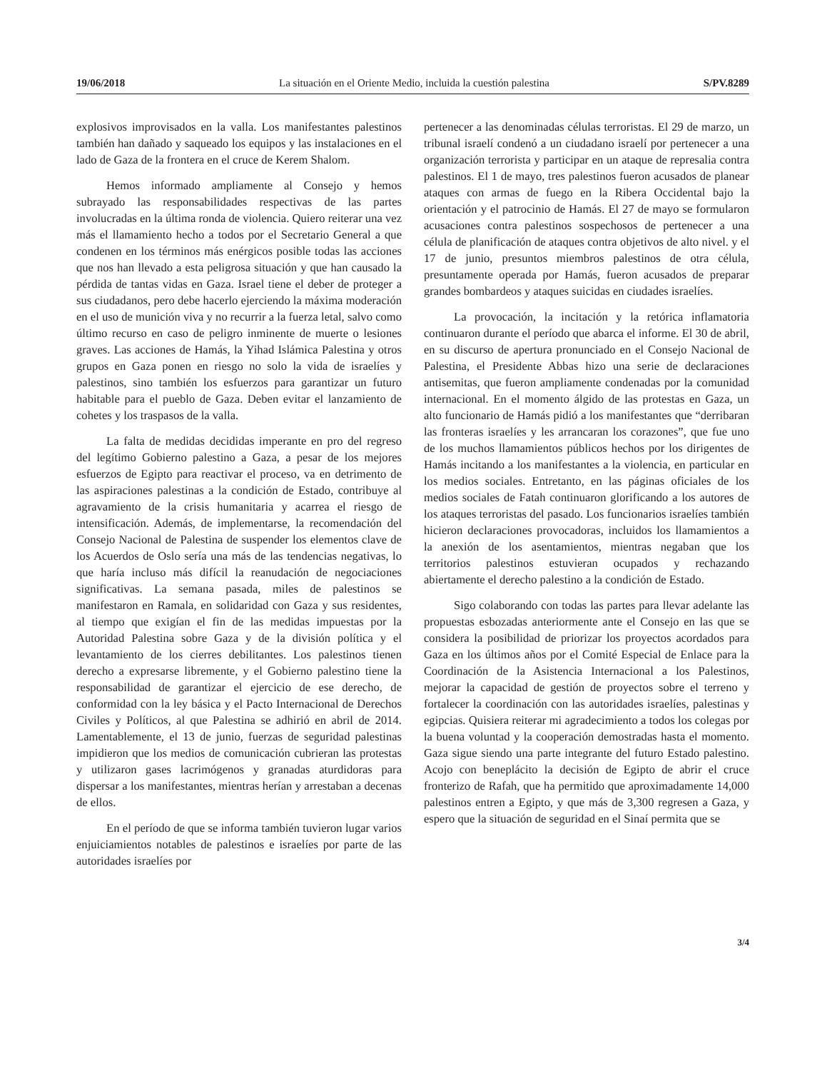19/06/2018 La situación en el Oriente Medio, incluida la cuestión palestina S/PV.8289
explosivos improvisados en la valla. Los manifestantes palestinos también han dañado y saqueado los equipos y las instalaciones en el lado de Gaza de la frontera en el cruce de Kerem Shalom.
Hemos informado ampliamente al Consejo y hemos subrayado las responsabilidades respectivas de las partes involucradas en la última ronda de violencia. Quiero reiterar una vez más el llamamiento hecho a todos por el Secretario General a que condenen en los términos más enérgicos posible todas las acciones que nos han llevado a esta peligrosa situación y que han causado la pérdida de tantas vidas en Gaza. Israel tiene el deber de proteger a sus ciudadanos, pero debe hacerlo ejerciendo la máxima moderación en el uso de munición viva y no recurrir a la fuerza letal, salvo como último recurso en caso de peligro inminente de muerte o lesiones graves. Las acciones de Hamás, la Yihad Islámica Palestina y otros grupos en Gaza ponen en riesgo no solo la vida de israelíes y palestinos, sino también los esfuerzos para garantizar un futuro habitable para el pueblo de Gaza. Deben evitar el lanzamiento de cohetes y los traspasos de la valla.
La falta de medidas decididas imperante en pro del regreso del legítimo Gobierno palestino a Gaza, a pesar de los mejores esfuerzos de Egipto para reactivar el proceso, va en detrimento de las aspiraciones palestinas a la condición de Estado, contribuye al agravamiento de la crisis humanitaria y acarrea el riesgo de intensificación. Además, de implementarse, la recomendación del Consejo Nacional de Palestina de suspender los elementos clave de los Acuerdos de Oslo sería una más de las tendencias negativas, lo que haría incluso más difícil la reanudación de negociaciones significativas. La semana pasada, miles de palestinos se manifestaron en Ramala, en solidaridad con Gaza y sus residentes, al tiempo que exigían el fin de las medidas impuestas por la Autoridad Palestina sobre Gaza y de la división política y el levantamiento de los cierres debilitantes. Los palestinos tienen derecho a expresarse libremente, y el Gobierno palestino tiene la responsabilidad de garantizar el ejercicio de ese derecho, de conformidad con la ley básica y el Pacto Internacional de Derechos Civiles y Políticos, al que Palestina se adhirió en abril de 2014. Lamentablemente, el 13 de junio, fuerzas de seguridad palestinas impidieron que los medios de comunicación cubrieran las protestas y utilizaron gases lacrimógenos y granadas aturdidoras para dispersar a los manifestantes, mientras herían y arrestaban a decenas de ellos.
En el período de que se informa también tuvieron lugar varios enjuiciamientos notables de palestinos e israelíes por parte de las autoridades israelíes por
pertenecer a las denominadas células terroristas. El 29 de marzo, un tribunal israelí condenó a un ciudadano israelí por pertenecer a una organización terrorista y participar en un ataque de represalia contra palestinos. El 1 de mayo, tres palestinos fueron acusados de planear ataques con armas de fuego en la Ribera Occidental bajo la orientación y el patrocinio de Hamás. El 27 de mayo se formularon acusaciones contra palestinos sospechosos de pertenecer a una célula de planificación de ataques contra objetivos de alto nivel. y el 17 de junio, presuntos miembros palestinos de otra célula, presuntamente operada por Hamás, fueron acusados de preparar grandes bombardeos y ataques suicidas en ciudades israelíes.
La provocación, la incitación y la retórica inflamatoria continuaron durante el período que abarca el informe. El 30 de abril, en su discurso de apertura pronunciado en el Consejo Nacional de Palestina, el Presidente Abbas hizo una serie de declaraciones antisemitas, que fueron ampliamente condenadas por la comunidad internacional. En el momento álgido de las protestas en Gaza, un alto funcionario de Hamás pidió a los manifestantes que “derribaran las fronteras israelíes y les arrancaran los corazones”, que fue uno de los muchos llamamientos públicos hechos por los dirigentes de Hamás incitando a los manifestantes a la violencia, en particular en los medios sociales. Entretanto, en las páginas oficiales de los medios sociales de Fatah continuaron glorificando a los autores de los ataques terroristas del pasado. Los funcionarios israelíes también hicieron declaraciones provocadoras, incluidos los llamamientos a la anexión de los asentamientos, mientras negaban que los territorios palestinos estuvieran ocupados y rechazando abiertamente el derecho palestino a la condición de Estado.
Sigo colaborando con todas las partes para llevar adelante las propuestas esbozadas anteriormente ante el Consejo en las que se considera la posibilidad de priorizar los proyectos acordados para Gaza en los últimos años por el Comité Especial de Enlace para la Coordinación de la Asistencia Internacional a los Palestinos, mejorar la capacidad de gestión de proyectos sobre el terreno y fortalecer la coordinación con las autoridades israelíes, palestinas y egipcias. Quisiera reiterar mi agradecimiento a todos los colegas por la buena voluntad y la cooperación demostradas hasta el momento. Gaza sigue siendo una parte integrante del futuro Estado palestino. Acojo con beneplácito la decisión de Egipto de abrir el cruce fronterizo de Rafah, que ha permitido que aproximadamente 14,000 palestinos entren a Egipto, y que más de 3,300 regresen a Gaza, y espero que la situación de seguridad en el Sinaí permita que se
3/4